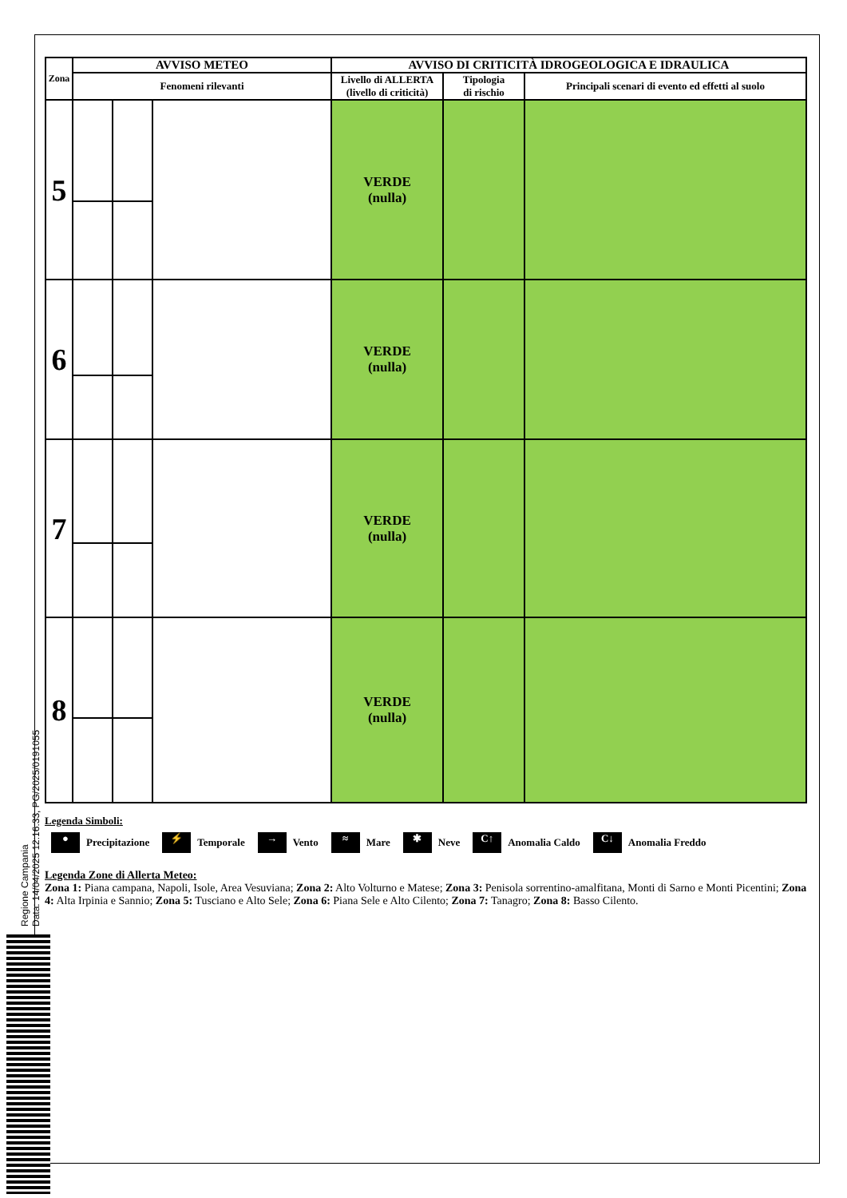Regione Campania
Data: 14/04/2025 12:16:33, PG/2025/0191055
| Zona | AVVISO METEO | | | AVVISO DI CRITICITÀ IDROGEOLOGICA E IDRAULICA | | |
| --- | --- | --- | --- | --- | --- | --- |
| | Fenomeni rilevanti | | | Livello di ALLERTA (livello di criticità) | Tipologia di rischio | Principali scenari di evento ed effetti al suolo |
| 5 | | | | VERDE (nulla) | | |
| 6 | | | | VERDE (nulla) | | |
| 7 | | | | VERDE (nulla) | | |
| 8 | | | | VERDE (nulla) | | |
Legenda Simboli:
● Precipitazione ⚡ Temporale → Vento ≈ Mare ✱ Neve C↑ Anomalia Caldo C↓ Anomalia Freddo
Legenda Zone di Allerta Meteo:
Zona 1: Piana campana, Napoli, Isole, Area Vesuviana; Zona 2: Alto Volturno e Matese; Zona 3: Penisola sorrentino-amalfitana, Monti di Sarno e Monti Picentini; Zona 4: Alta Irpinia e Sannio; Zona 5: Tusciano e Alto Sele; Zona 6: Piana Sele e Alto Cilento; Zona 7: Tanagro; Zona 8: Basso Cilento.